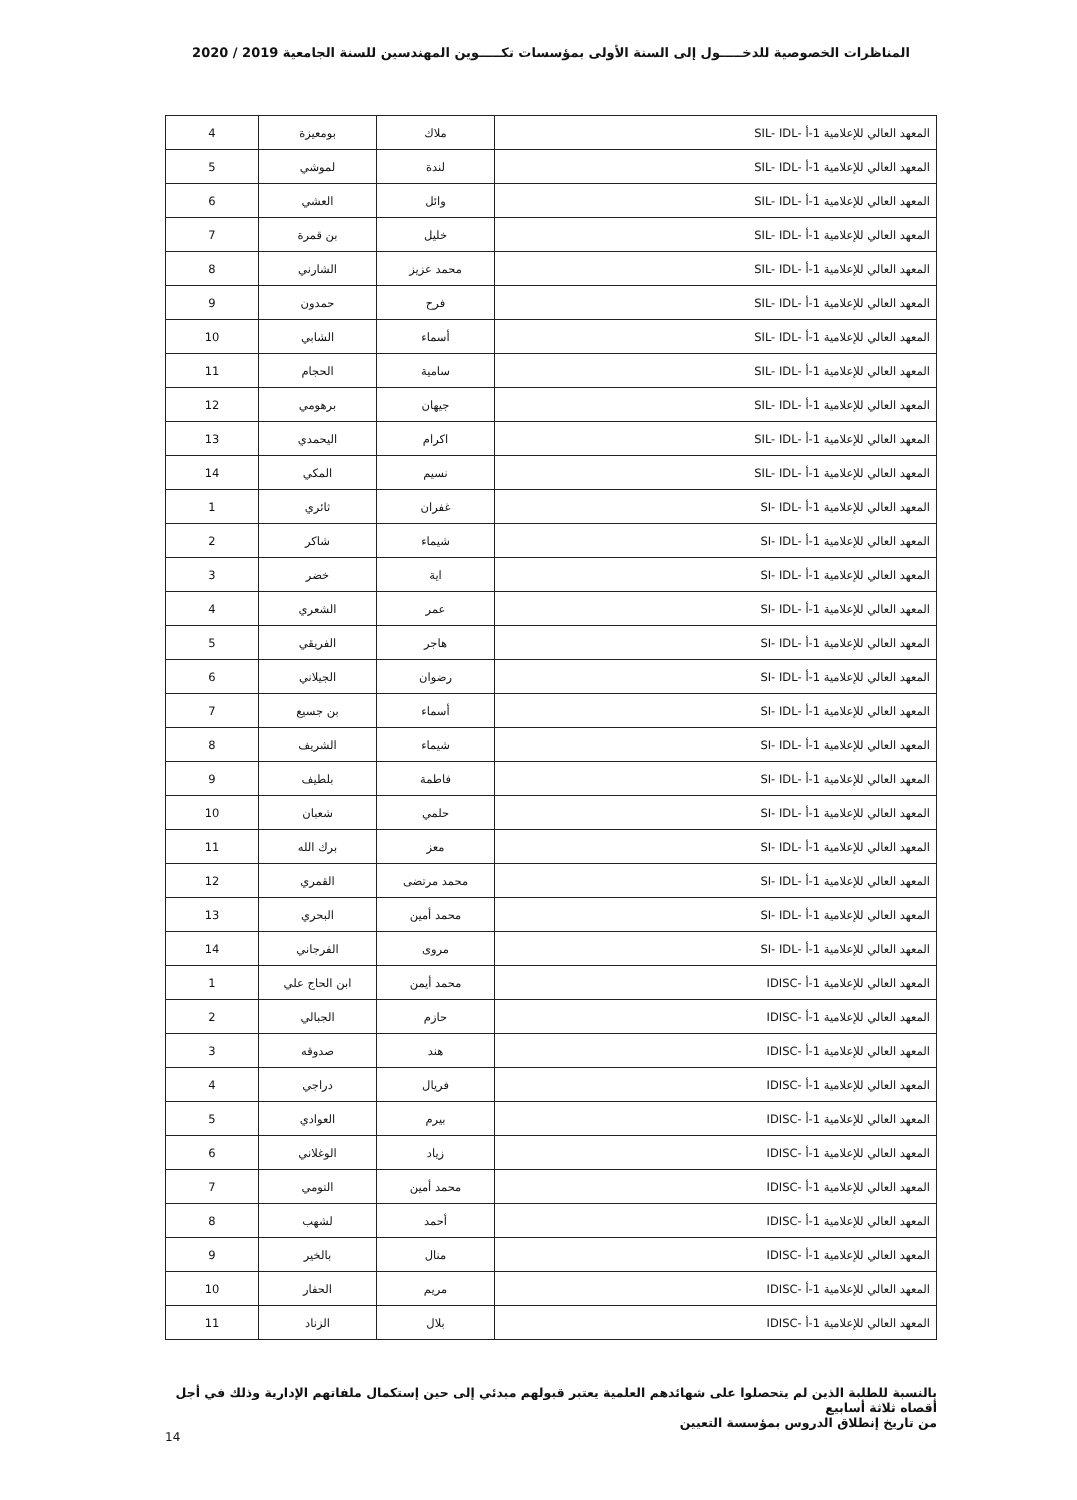المناظرات الخصوصية للدخـــــول إلى السنة الأولى بمؤسسات تكـــــوين المهندسين للسنة الجامعية 2019 / 2020
| المعهد العالي للإعلامية 1-أ -SIL- IDL | ملاك | بومعيزة | 4 |
| المعهد العالي للإعلامية 1-أ -SIL- IDL | لندة | لموشي | 5 |
| المعهد العالي للإعلامية 1-أ -SIL- IDL | وائل | العشي | 6 |
| المعهد العالي للإعلامية 1-أ -SIL- IDL | خليل | بن قمرة | 7 |
| المعهد العالي للإعلامية 1-أ -SIL- IDL | محمد عزيز | الشارني | 8 |
| المعهد العالي للإعلامية 1-أ -SIL- IDL | فرح | حمدون | 9 |
| المعهد العالي للإعلامية 1-أ -SIL- IDL | أسماء | الشابي | 10 |
| المعهد العالي للإعلامية 1-أ -SIL- IDL | سامية | الحجام | 11 |
| المعهد العالي للإعلامية 1-أ -SIL- IDL | جيهان | برهومي | 12 |
| المعهد العالي للإعلامية 1-أ -SIL- IDL | اكرام | اليحمدي | 13 |
| المعهد العالي للإعلامية 1-أ -SIL- IDL | نسيم | المكي | 14 |
| المعهد العالي للإعلامية 1-أ -SI- IDL | غفران | ثائري | 1 |
| المعهد العالي للإعلامية 1-أ -SI- IDL | شيماء | شاكر | 2 |
| المعهد العالي للإعلامية 1-أ -SI- IDL | اية | خضر | 3 |
| المعهد العالي للإعلامية 1-أ -SI- IDL | عمر | الشعري | 4 |
| المعهد العالي للإعلامية 1-أ -SI- IDL | هاجر | الفريقي | 5 |
| المعهد العالي للإعلامية 1-أ -SI- IDL | رضوان | الجيلاني | 6 |
| المعهد العالي للإعلامية 1-أ -SI- IDL | أسماء | بن جسيع | 7 |
| المعهد العالي للإعلامية 1-أ -SI- IDL | شيماء | الشريف | 8 |
| المعهد العالي للإعلامية 1-أ -SI- IDL | فاطمة | بلطيف | 9 |
| المعهد العالي للإعلامية 1-أ -SI- IDL | حلمي | شعبان | 10 |
| المعهد العالي للإعلامية 1-أ -SI- IDL | معز | برك الله | 11 |
| المعهد العالي للإعلامية 1-أ -SI- IDL | محمد مرتضى | القمري | 12 |
| المعهد العالي للإعلامية 1-أ -SI- IDL | محمد أمين | البحري | 13 |
| المعهد العالي للإعلامية 1-أ -SI- IDL | مروى | الفرجاني | 14 |
| المعهد العالي للإعلامية 1-أ -IDISC | محمد أيمن | ابن الحاج علي | 1 |
| المعهد العالي للإعلامية 1-أ -IDISC | حازم | الجبالي | 2 |
| المعهد العالي للإعلامية 1-أ -IDISC | هند | صدوقه | 3 |
| المعهد العالي للإعلامية 1-أ -IDISC | فريال | دراجي | 4 |
| المعهد العالي للإعلامية 1-أ -IDISC | بيرم | العوادي | 5 |
| المعهد العالي للإعلامية 1-أ -IDISC | زياد | الوغلاني | 6 |
| المعهد العالي للإعلامية 1-أ -IDISC | محمد أمين | التومي | 7 |
| المعهد العالي للإعلامية 1-أ -IDISC | أحمد | لشهب | 8 |
| المعهد العالي للإعلامية 1-أ -IDISC | منال | بالخير | 9 |
| المعهد العالي للإعلامية 1-أ -IDISC | مريم | الحفار | 10 |
| المعهد العالي للإعلامية 1-أ -IDISC | بلال | الزناد | 11 |
بالنسبة للطلبة الذين لم يتحصلوا على شهائدهم العلمية يعتبر قبولهم مبدئي إلى حين إستكمال ملفاتهم الإدارية وذلك في أجل أقصاه ثلاثة أسابيع
من تاريخ إنطلاق الدروس بمؤسسة التعيين
14